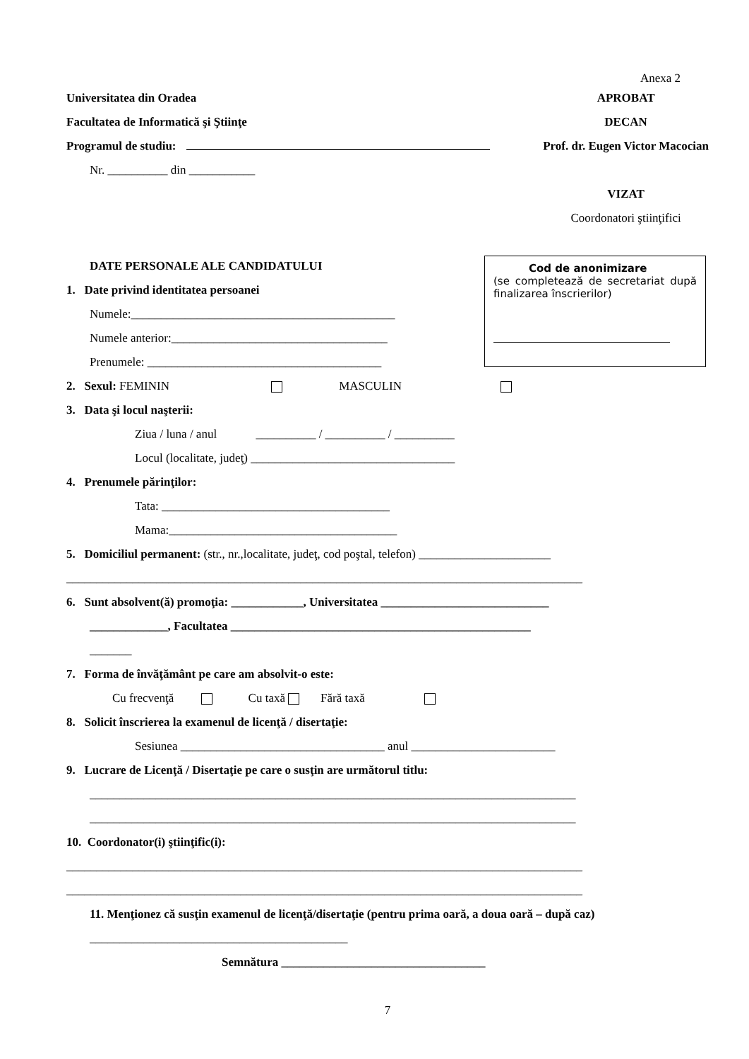Anexa 2
Universitatea din Oradea
Facultatea de Informatică şi Ştiinţe
Programul de studiu:
Nr. __________ din ___________
APROBAT
DECAN
Prof. dr. Eugen Victor Macocian
VIZAT
Coordonatori ştiinţifici
DATE PERSONALE ALE CANDIDATULUI
1. Date privind identitatea persoanei
Numele:____________________________________________
Numele anterior:____________________________________
Prenumele: _______________________________________
2. Sexul: FEMININ MASCULIN
3. Data şi locul naşterii:
Ziua / luna / anul __________ / __________ / __________
Locul (localitate, judeţ) __________________________________
4. Prenumele părinţilor:
Tata: ______________________________________
Mama:______________________________________
5. Domiciliul permanent: (str., nr.,localitate, judeţ, cod poştal, telefon) ______________________
______________________________________________________________________________________
6. Sunt absolvent(ă) promoţia: ____________, Universitatea ____________________________
_____________, Facultatea __________________________________________________
_______
7. Forma de învăţământ pe care am absolvit-o este:
Cu frecvenţă Cu taxă Fără taxă
8. Solicit înscrierea la examenul de licenţă / disertaţie:
Sesiunea __________________________________ anul ________________________
9. Lucrare de Licenţă / Disertaţie pe care o susţin are următorul titlu:
_________________________________________________________________________________
_________________________________________________________________________________
10. Coordonator(i) ştiinţific(i):
______________________________________________________________________________________
______________________________________________________________________________________
11. Menţionez că susţin examenul de licenţă/disertaţie (pentru prima oară, a doua oară – după caz)
___________________________________________
Semnătura __________________________________
7
Cod de anonimizare
(se completează de secretariat după finalizarea înscrierilor)